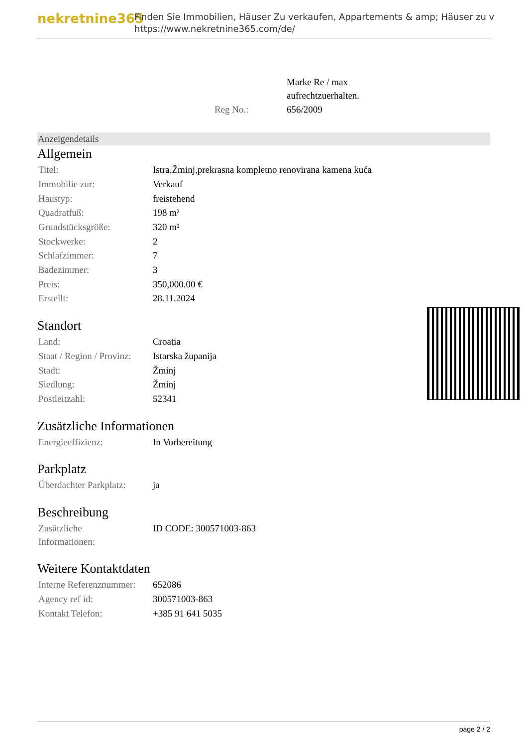nekretnine365
Finden Sie Immobilien, Häuser Zu verkaufen, Appartements & amp; Häuser zu v
https://www.nekretnine365.com/de/
| | Marke Re / max aufrechtzuerhalten. |
| Reg No.: | 656/2009 |
Anzeigendetails
Allgemein
| Titel: | Istra,Žminj,prekrasna kompletno renovirana kamena kuća |
| Immobilie zur: | Verkauf |
| Haustyp: | freistehend |
| Quadratfuß: | 198 m² |
| Grundstücksgröße: | 320 m² |
| Stockwerke: | 2 |
| Schlafzimmer: | 7 |
| Badezimmer: | 3 |
| Preis: | 350,000.00 € |
| Erstellt: | 28.11.2024 |
Standort
| Land: | Croatia |
| Staat / Region / Provinz: | Istarska županija |
| Stadt: | Žminj |
| Siedlung: | Žminj |
| Postleitzahl: | 52341 |
Zusätzliche Informationen
| Energieeffizienz: | In Vorbereitung |
Parkplatz
| Überdachter Parkplatz: | ja |
Beschreibung
| Zusätzliche Informationen: | ID CODE: 300571003-863 |
Weitere Kontaktdaten
| Interne Referenznummer: | 652086 |
| Agency ref id: | 300571003-863 |
| Kontakt Telefon: | +385 91 641 5035 |
page 2 / 2